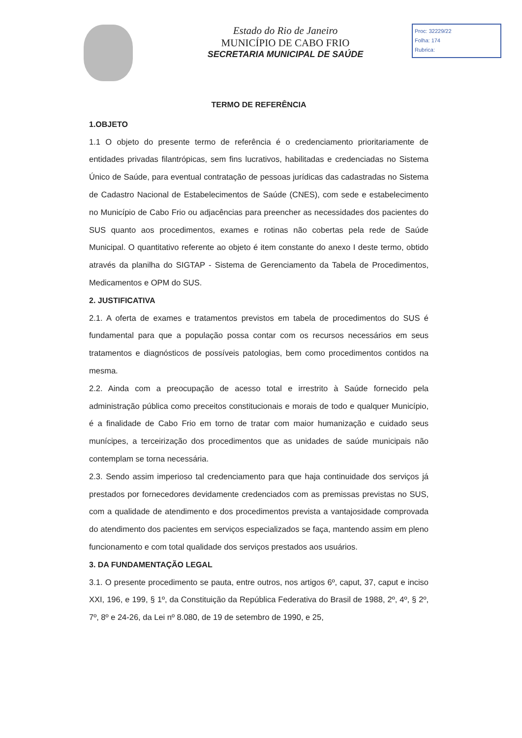Estado do Rio de Janeiro
MUNICÍPIO DE CABO FRIO
SECRETARIA MUNICIPAL DE SAÚDE
Proc: 32229/22
Folha: 174
Rubrica:
TERMO DE REFERÊNCIA
1.OBJETO
1.1 O objeto do presente termo de referência é o credenciamento prioritariamente de entidades privadas filantrópicas, sem fins lucrativos, habilitadas e credenciadas no Sistema Único de Saúde, para eventual contratação de pessoas jurídicas das cadastradas no Sistema de Cadastro Nacional de Estabelecimentos de Saúde (CNES), com sede e estabelecimento no Município de Cabo Frio ou adjacências para preencher as necessidades dos pacientes do SUS quanto aos procedimentos, exames e rotinas não cobertas pela rede de Saúde Municipal. O quantitativo referente ao objeto é item constante do anexo I deste termo, obtido através da planilha do SIGTAP - Sistema de Gerenciamento da Tabela de Procedimentos, Medicamentos e OPM do SUS.
2. JUSTIFICATIVA
2.1. A oferta de exames e tratamentos previstos em tabela de procedimentos do SUS é fundamental para que a população possa contar com os recursos necessários em seus tratamentos e diagnósticos de possíveis patologias, bem como procedimentos contidos na mesma.
2.2. Ainda com a preocupação de acesso total e irrestrito à Saúde fornecido pela administração pública como preceitos constitucionais e morais de todo e qualquer Município, é a finalidade de Cabo Frio em torno de tratar com maior humanização e cuidado seus munícipes, a terceirização dos procedimentos que as unidades de saúde municipais não contemplam se torna necessária.
2.3. Sendo assim imperioso tal credenciamento para que haja continuidade dos serviços já prestados por fornecedores devidamente credenciados com as premissas previstas no SUS, com a qualidade de atendimento e dos procedimentos prevista a vantajosidade comprovada do atendimento dos pacientes em serviços especializados se faça, mantendo assim em pleno funcionamento e com total qualidade dos serviços prestados aos usuários.
3. DA FUNDAMENTAÇÃO LEGAL
3.1. O presente procedimento se pauta, entre outros, nos artigos 6º, caput, 37, caput e inciso XXI, 196, e 199, § 1º, da Constituição da República Federativa do Brasil de 1988, 2º, 4º, § 2º, 7º, 8º e 24-26, da Lei nº 8.080, de 19 de setembro de 1990, e 25,